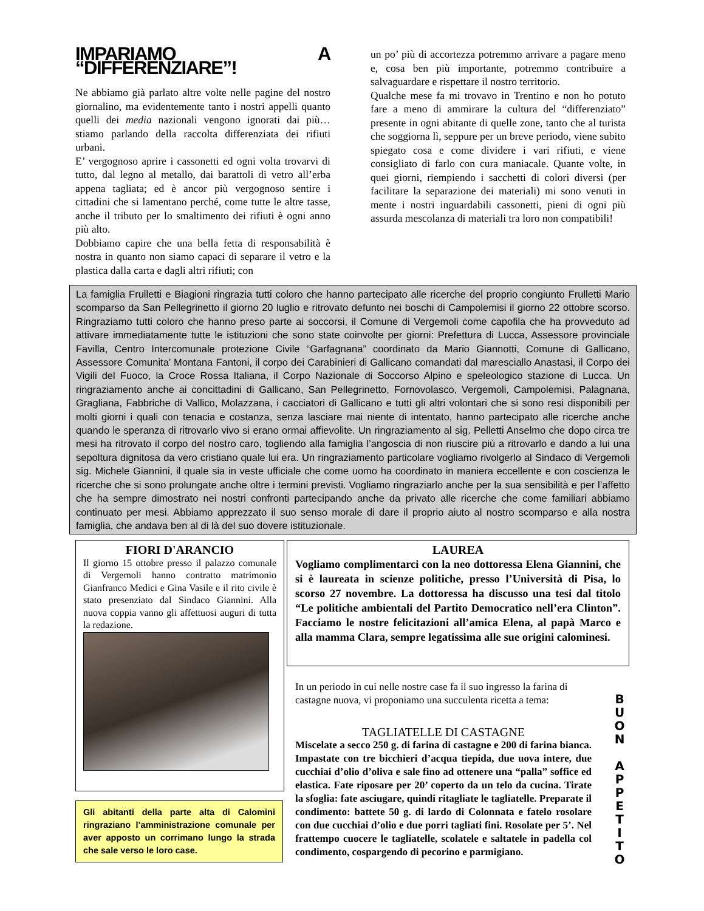IMPARIAMO A “DIFFERENZIARE”!
Ne abbiamo già parlato altre volte nelle pagine del nostro giornalino, ma evidentemente tanto i nostri appelli quanto quelli dei media nazionali vengono ignorati dai più… stiamo parlando della raccolta differenziata dei rifiuti urbani.
E’ vergognoso aprire i cassonetti ed ogni volta trovarvi di tutto, dal legno al metallo, dai barattoli di vetro all’erba appena tagliata; ed è ancor più vergognoso sentire i cittadini che si lamentano perché, come tutte le altre tasse, anche il tributo per lo smaltimento dei rifiuti è ogni anno più alto.
Dobbiamo capire che una bella fetta di responsabilità è nostra in quanto non siamo capaci di separare il vetro e la plastica dalla carta e dagli altri rifiuti; con
un po’ più di accortezza potremmo arrivare a pagare meno e, cosa ben più importante, potremmo contribuire a salvaguardare e rispettare il nostro territorio.
Qualche mese fa mi trovavo in Trentino e non ho potuto fare a meno di ammirare la cultura del “differenziato” presente in ogni abitante di quelle zone, tanto che al turista che soggiorna lì, seppure per un breve periodo, viene subito spiegato cosa e come dividere i vari rifiuti, e viene consigliato di farlo con cura maniacale. Quante volte, in quei giorni, riempiendo i sacchetti di colori diversi (per facilitare la separazione dei materiali) mi sono venuti in mente i nostri inguardabili cassonetti, pieni di ogni più assurda mescolanza di materiali tra loro non compatibili!
La famiglia Frulletti e Biagioni ringrazia tutti coloro che hanno partecipato alle ricerche del proprio congiunto Frulletti Mario scomparso da San Pellegrinetto il giorno 20 luglio e ritrovato defunto nei boschi di Campolemisi il giorno 22 ottobre scorso. Ringraziamo tutti coloro che hanno preso parte ai soccorsi, il Comune di Vergemoli come capofila che ha provveduto ad attivare immediatamente tutte le istituzioni che sono state coinvolte per giorni: Prefettura di Lucca, Assessore provinciale Favilla, Centro Intercomunale protezione Civile “Garfagnana” coordinato da Mario Giannotti, Comune di Gallicano, Assessore Comunita’ Montana Fantoni, il corpo dei Carabinieri di Gallicano comandati dal maresciallo Anastasi, il Corpo dei Vigili del Fuoco, la Croce Rossa Italiana, il Corpo Nazionale di Soccorso Alpino e speleologico stazione di Lucca. Un ringraziamento anche ai concittadini di Gallicano, San Pellegrinetto, Fornovolasco, Vergemoli, Campolemisi, Palagnana, Gragliana, Fabbriche di Vallico, Molazzana, i cacciatori di Gallicano e tutti gli altri volontari che si sono resi disponibili per molti giorni i quali con tenacia e costanza, senza lasciare mai niente di intentato, hanno partecipato alle ricerche anche quando le speranza di ritrovarlo vivo si erano ormai affievolite. Un ringraziamento al sig. Pelletti Anselmo che dopo circa tre mesi ha ritrovato il corpo del nostro caro, togliendo alla famiglia l’angoscia di non riuscire più a ritrovarlo e dando a lui una sepoltura dignitosa da vero cristiano quale lui era. Un ringraziamento particolare vogliamo rivolgerlo al Sindaco di Vergemoli sig. Michele Giannini, il quale sia in veste ufficiale che come uomo ha coordinato in maniera eccellente e con coscienza le ricerche che si sono prolungate anche oltre i termini previsti. Vogliamo ringraziarlo anche per la sua sensibilità e per l’affetto che ha sempre dimostrato nei nostri confronti partecipando anche da privato alle ricerche che come familiari abbiamo continuato per mesi. Abbiamo apprezzato il suo senso morale di dare il proprio aiuto al nostro scomparso e alla nostra famiglia, che andava ben al di là del suo dovere istituzionale.
FIORI D'ARANCIO
Il giorno 15 ottobre presso il palazzo comunale di Vergemoli hanno contratto matrimonio Gianfranco Medici e Gina Vasile e il rito civile è stato presenziato dal Sindaco Giannini. Alla nuova coppia vanno gli affettuosi auguri di tutta la redazione.
Gli abitanti della parte alta di Calomini ringraziano l’amministrazione comunale per aver apposto un corrimano lungo la strada che sale verso le loro case.
LAUREA
Vogliamo complimentarci con la neo dottoressa Elena Giannini, che si è laureata in scienze politiche, presso l’Università di Pisa, lo scorso 27 novembre. La dottoressa ha discusso una tesi dal titolo “Le politiche ambientali del Partito Democratico nell’era Clinton”. Facciamo le nostre felicitazioni all’amica Elena, al papà Marco e alla mamma Clara, sempre legatissima alle sue origini calominesi.
In un periodo in cui nelle nostre case fa il suo ingresso la farina di castagne nuova, vi proponiamo una succulenta ricetta a tema:
TAGLIATELLE DI CASTAGNE
Miscelate a secco 250 g. di farina di castagne e 200 di farina bianca. Impastate con tre bicchieri d’acqua tiepida, due uova intere, due cucchiai d’olio d’oliva e sale fino ad ottenere una “palla” soffice ed elastica. Fate riposare per 20’ coperto da un telo da cucina. Tirate la sfoglia: fate asciugare, quindi ritagliate le tagliatelle. Preparate il condimento: battete 50 g. di lardo di Colonnata e fatelo rosolare con due cucchiai d’olio e due porri tagliati fini. Rosolate per 5’. Nel frattempo cuocere le tagliatelle, scolatele e saltatele in padella col condimento, cospargendo di pecorino e parmigiano.
B
U
O
N
A
P
P
E
T
I
T
O